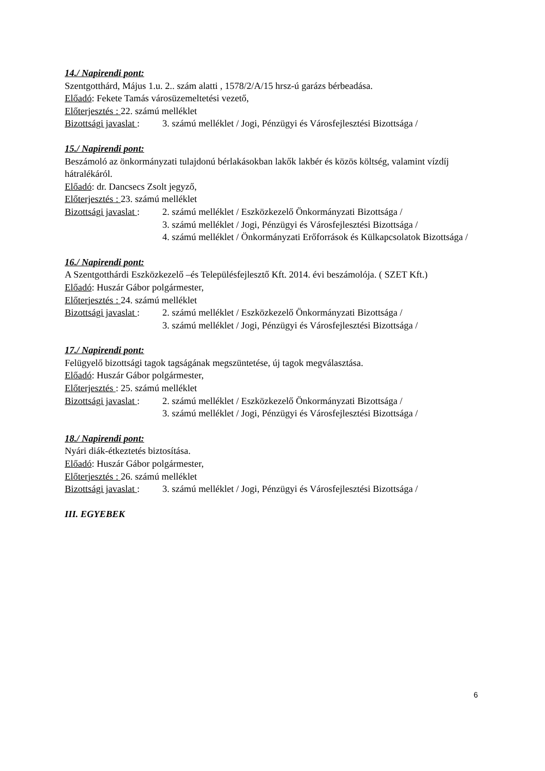14./ Napirendi pont:
Szentgotthárd, Május 1.u. 2.. szám alatti , 1578/2/A/15 hrsz-ú garázs bérbeadása.
Előadó: Fekete Tamás városüzemeltetési vezető,
Előterjesztés : 22. számú melléklet
Bizottsági javaslat :
3. számú melléklet / Jogi, Pénzügyi és Városfejlesztési Bizottsága /
15./ Napirendi pont:
Beszámoló az önkormányzati tulajdonú bérlakásokban lakők lakbér és közös költség, valamint vízdíj hátralékáról.
Előadó: dr. Dancsecs Zsolt jegyző,
Előterjesztés : 23. számú melléklet
Bizottsági javaslat :
2. számú melléklet / Eszközkezelő Önkormányzati Bizottsága /
3. számú melléklet / Jogi, Pénzügyi és Városfejlesztési Bizottsága /
4. számú melléklet / Önkormányzati Erőforrások és Külkapcsolatok Bizottsága /
16./ Napirendi pont:
A Szentgotthárdi Eszközkezelő –és Településfejlesztő Kft. 2014. évi beszámolója. ( SZET Kft.)
Előadó: Huszár Gábor polgármester,
Előterjesztés : 24. számú melléklet
Bizottsági javaslat :
2. számú melléklet / Eszközkezelő Önkormányzati Bizottsága /
3. számú melléklet / Jogi, Pénzügyi és Városfejlesztési Bizottsága /
17./ Napirendi pont:
Felügyelő bizottsági tagok tagságának megszüntetése, új tagok megválasztása.
Előadó: Huszár Gábor polgármester,
Előterjesztés : 25. számú melléklet
Bizottsági javaslat :
2. számú melléklet / Eszközkezelő Önkormányzati Bizottsága /
3. számú melléklet / Jogi, Pénzügyi és Városfejlesztési Bizottsága /
18./ Napirendi pont:
Nyári diák-étkeztetés biztosítása.
Előadó: Huszár Gábor polgármester,
Előterjesztés : 26. számú melléklet
Bizottsági javaslat :
3. számú melléklet / Jogi, Pénzügyi és Városfejlesztési Bizottsága /
III. EGYEBEK
6